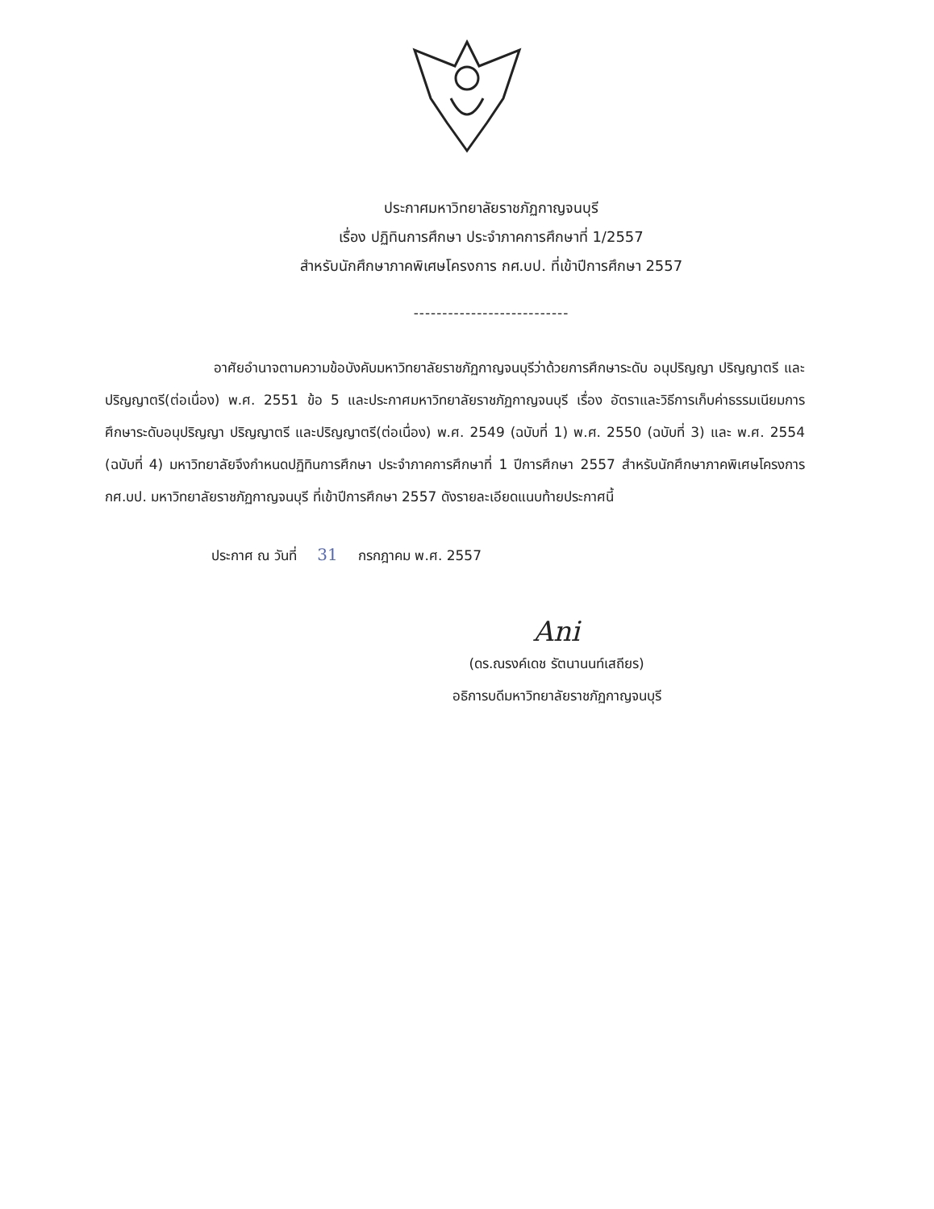ประกาศมหาวิทยาลัยราชภัฏกาญจนบุรี
เรื่อง ปฏิทินการศึกษา ประจำภาคการศึกษาที่ 1/2557
สำหรับนักศึกษาภาคพิเศษโครงการ กศ.บป. ที่เข้าปีการศึกษา 2557
---------------------------
อาศัยอำนาจตามความข้อบังคับมหาวิทยาลัยราชภัฏกาญจนบุรีว่าด้วยการศึกษาระดับ อนุปริญญา ปริญญาตรี และปริญญาตรี(ต่อเนื่อง) พ.ศ. 2551 ข้อ 5 และประกาศมหาวิทยาลัยราชภัฏกาญจนบุรี เรื่อง อัตราและวิธีการเก็บค่าธรรมเนียมการศึกษาระดับอนุปริญญา ปริญญาตรี และปริญญาตรี(ต่อเนื่อง) พ.ศ. 2549 (ฉบับที่ 1) พ.ศ. 2550 (ฉบับที่ 3) และ พ.ศ. 2554 (ฉบับที่ 4) มหาวิทยาลัยจึงกำหนดปฏิทินการศึกษา ประจำภาคการศึกษาที่ 1 ปีการศึกษา 2557 สำหรับนักศึกษาภาคพิเศษโครงการ กศ.บป. มหาวิทยาลัยราชภัฏกาญจนบุรี ที่เข้าปีการศึกษา 2557 ดังรายละเอียดแนบท้ายประกาศนี้
ประกาศ ณ วันที่ 31 กรกฎาคม พ.ศ. 2557
Ani
(ดร.ณรงค์เดช รัตนานนท์เสถียร)
อธิการบดีมหาวิทยาลัยราชภัฏกาญจนบุรี